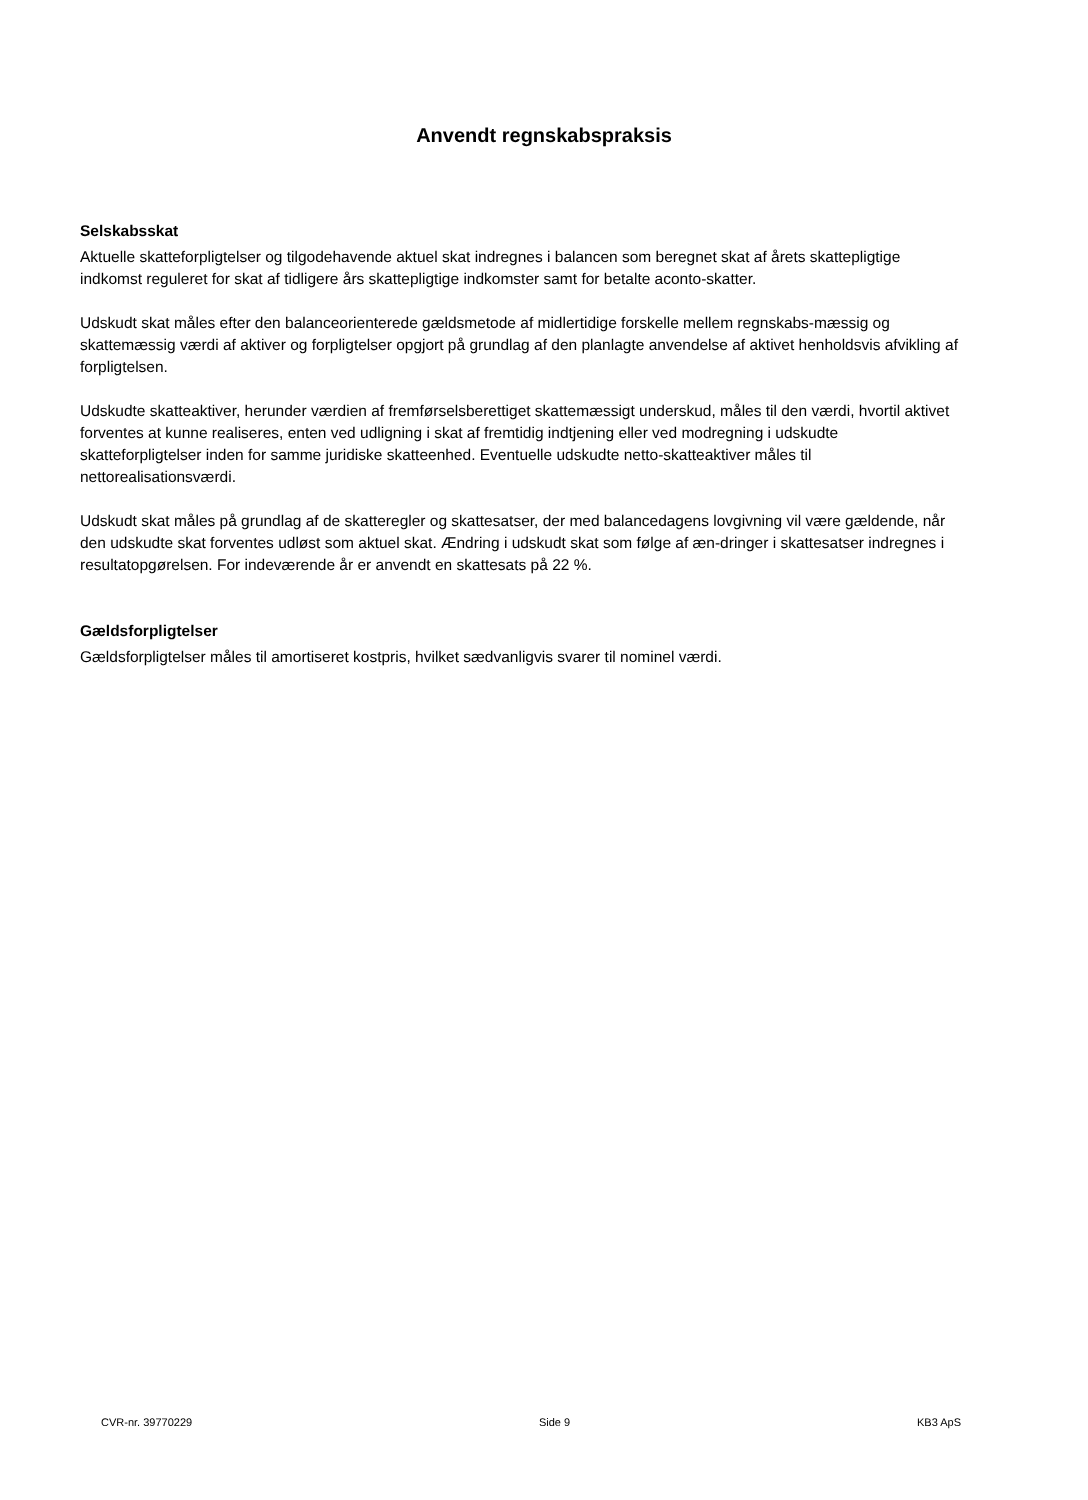Anvendt regnskabspraksis
Selskabsskat
Aktuelle skatteforpligtelser og tilgodehavende aktuel skat indregnes i balancen som beregnet skat af årets skattepligtige indkomst reguleret for skat af tidligere års skattepligtige indkomster samt for betalte aconto-skatter.
Udskudt skat måles efter den balanceorienterede gældsmetode af midlertidige forskelle mellem regnskabs-mæssig og skattemæssig værdi af aktiver og forpligtelser opgjort på grundlag af den planlagte anvendelse af aktivet henholdsvis afvikling af forpligtelsen.
Udskudte skatteaktiver, herunder værdien af fremførselsberettiget skattemæssigt underskud, måles til den værdi, hvortil aktivet forventes at kunne realiseres, enten ved udligning i skat af fremtidig indtjening eller ved modregning i udskudte skatteforpligtelser inden for samme juridiske skatteenhed. Eventuelle udskudte netto-skatteaktiver måles til nettorealisationsværdi.
Udskudt skat måles på grundlag af de skatteregler og skattesatser, der med balancedagens lovgivning vil være gældende, når den udskudte skat forventes udløst som aktuel skat. Ændring i udskudt skat som følge af æn-dringer i skattesatser indregnes i resultatopgørelsen. For indeværende år er anvendt en skattesats på 22 %.
Gældsforpligtelser
Gældsforpligtelser måles til amortiseret kostpris, hvilket sædvanligvis svarer til nominel værdi.
CVR-nr. 39770229 Side 9 KB3 ApS